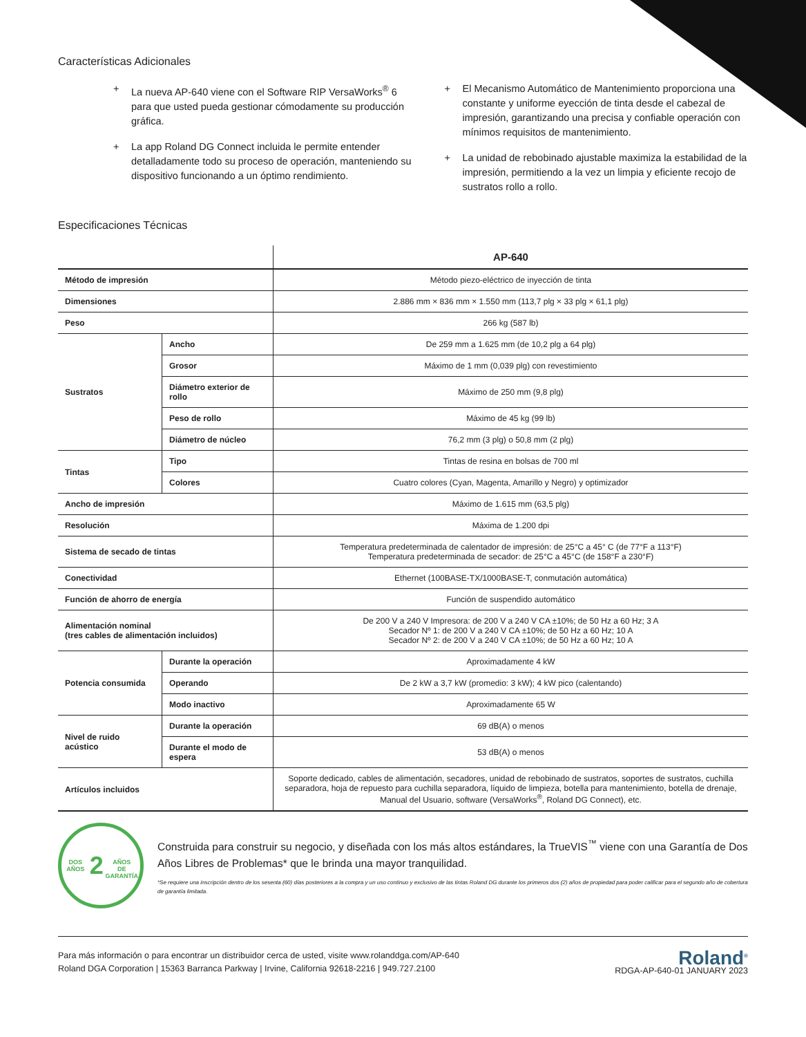Características Adicionales
+ La nueva AP-640 viene con el Software RIP VersaWorks<sup>®</sup> 6 para que usted pueda gestionar cómodamente su producción gráfica.
+ La app Roland DG Connect incluida le permite entender detalladamente todo su proceso de operación, manteniendo su dispositivo funcionando a un óptimo rendimiento.
+ El Mecanismo Automático de Mantenimiento proporciona una constante y uniforme eyección de tinta desde el cabezal de impresión, garantizando una precisa y confiable operación con mínimos requisitos de mantenimiento.
+ La unidad de rebobinado ajustable maximiza la estabilidad de la impresión, permitiendo a la vez un limpia y eficiente recojo de sustratos rollo a rollo.
Especificaciones Técnicas
| | | AP-640 |
| Método de impresión | | Método piezo-eléctrico de inyección de tinta |
| Dimensiones | | 2.886 mm × 836 mm × 1.550 mm (113,7 plg × 33 plg × 61,1 plg) |
| Peso | | 266 kg (587 lb) |
| Sustratos | Ancho | De 259 mm a 1.625 mm (de 10,2 plg a 64 plg) |
| | Grosor | Máximo de 1 mm (0,039 plg) con revestimiento |
| | Diámetro exterior de rollo | Máximo de 250 mm (9,8 plg) |
| | Peso de rollo | Máximo de 45 kg (99 lb) |
| | Diámetro de núcleo | 76,2 mm (3 plg) o 50,8 mm (2 plg) |
| Tintas | Tipo | Tintas de resina en bolsas de 700 ml |
| | Colores | Cuatro colores (Cyan, Magenta, Amarillo y Negro) y optimizador |
| Ancho de impresión | | Máximo de 1.615 mm (63,5 plg) |
| Resolución | | Máxima de 1.200 dpi |
| Sistema de secado de tintas | | Temperatura predeterminada de calentador de impresión: de 25°C a 45° C (de 77°F a 113°F) Temperatura predeterminada de secador: de 25°C a 45°C (de 158°F a 230°F) |
| Conectividad | | Ethernet (100BASE-TX/1000BASE-T, conmutación automática) |
| Función de ahorro de energía | | Función de suspendido automático |
| Alimentación nominal (tres cables de alimentación incluidos) | | De 200 V a 240 V Impresora: de 200 V a 240 V CA ±10%; de 50 Hz a 60 Hz; 3 A Secador Nº 1: de 200 V a 240 V CA ±10%; de 50 Hz a 60 Hz; 10 A Secador Nº 2: de 200 V a 240 V CA ±10%; de 50 Hz a 60 Hz; 10 A |
| Potencia consumida | Durante la operación | Aproximadamente 4 kW |
| | Operando | De 2 kW a 3,7 kW (promedio: 3 kW); 4 kW pico (calentando) |
| | Modo inactivo | Aproximadamente 65 W |
| Nivel de ruido acústico | Durante la operación | 69 dB(A) o menos |
| | Durante el modo de espera | 53 dB(A) o menos |
| Artículos incluidos | | Soporte dedicado, cables de alimentación, secadores, unidad de rebobinado de sustratos, soportes de sustratos, cuchilla separadora, hoja de repuesto para cuchilla separadora, líquido de limpieza, botella para mantenimiento, botella de drenaje, Manual del Usuario, software (VersaWorks<sup>®</sup>, Roland DG Connect), etc. |
DOS AÑOS
2
AÑOS
DE GARANTÍA
Construida para construir su negocio, y diseñada con los más altos estándares, la TrueVIS<sup>™</sup> viene con una Garantía de Dos Años Libres de Problemas* que le brinda una mayor tranquilidad.
*Se requiere una inscripción dentro de los sesenta (60) días posteriores a la compra y un uso continuo y exclusivo de las tintas Roland DG durante los primeros dos (2) años de propiedad para poder calificar para el segundo año de cobertura de garantía limitada.
Para más información o para encontrar un distribuidor cerca de usted, visite www.rolanddga.com/AP-640
Roland DGA Corporation | 15363 Barranca Parkway | Irvine, California 92618-2216 | 949.727.2100
Roland<sup>®</sup>
RDGA-AP-640-01 JANUARY 2023